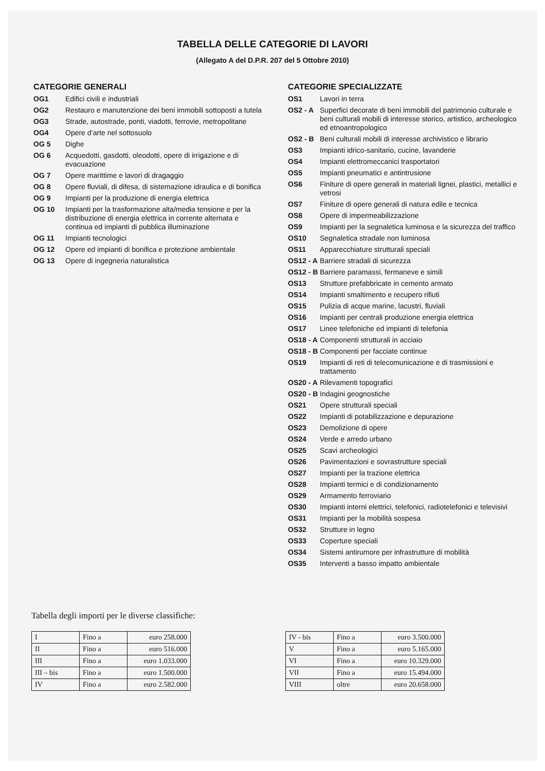TABELLA DELLE CATEGORIE DI LAVORI
(Allegato A del D.P.R. 207 del 5 Ottobre 2010)
CATEGORIE GENERALI
| OG1 | Edifici civili e industriali |
| OG2 | Restauro e manutenzione dei beni immobili sottoposti a tutela |
| OG3 | Strade, autostrade, ponti, viadotti, ferrovie, metropolitane |
| OG4 | Opere d’arte nel sottosuolo |
| OG 5 | Dighe |
| OG 6 | Acquedotti, gasdotti, oleodotti, opere di irrigazione e di evacuazione |
| OG 7 | Opere marittime e lavori di dragaggio |
| OG 8 | Opere fluviali, di difesa, di sistemazione idraulica e di bonifica |
| OG 9 | Impianti per la produzione di energia elettrica |
| OG 10 | Impianti per la trasformazione alta/media tensione e per la distribuzione di energia elettrica in corrente alternata e continua ed impianti di pubblica illuminazione |
| OG 11 | Impianti tecnologici |
| OG 12 | Opere ed impianti di bonifica e protezione ambientale |
| OG 13 | Opere di ingegneria naturalistica |
CATEGORIE SPECIALIZZATE
| OS1 | Lavori in terra |
| OS2 - A | Superfici decorate di beni immobili del patrimonio culturale e beni culturali mobili di interesse storico, artistico, archeologico ed etnoantropologico |
| OS2 - B | Beni culturali mobili di interesse archivistico e librario |
| OS3 | Impianti idrico-sanitario, cucine, lavanderie |
| OS4 | Impianti elettromeccanici trasportatori |
| OS5 | Impianti pneumatici e antintrusione |
| OS6 | Finiture di opere generali in materiali lignei, plastici, metallici e vetrosi |
| OS7 | Finiture di opere generali di natura edile e tecnica |
| OS8 | Opere di impermeabilizzazione |
| OS9 | Impianti per la segnaletica luminosa e la sicurezza del traffico |
| OS10 | Segnaletica stradale non luminosa |
| OS11 | Apparecchiature strutturali speciali |
| OS12 - A | Barriere stradali di sicurezza |
| OS12 - B | Barriere paramassi, fermaneve e simili |
| OS13 | Strutture prefabbricate in cemento armato |
| OS14 | Impianti smaltimento e recupero rifiuti |
| OS15 | Pulizia di acque marine, lacustri, fluviali |
| OS16 | Impianti per centrali produzione energia elettrica |
| OS17 | Linee telefoniche ed impianti di telefonia |
| OS18 - A | Componenti strutturali in acciaio |
| OS18 - B | Componenti per facciate continue |
| OS19 | Impianti di reti di telecomunicazione e di trasmissioni e trattamento |
| OS20 - A | Rilevamenti topografici |
| OS20 - B | Indagini geognostiche |
| OS21 | Opere strutturali speciali |
| OS22 | Impianti di potabilizzazione e depurazione |
| OS23 | Demolizione di opere |
| OS24 | Verde e arredo urbano |
| OS25 | Scavi archeologici |
| OS26 | Pavimentazioni e sovrastrutture speciali |
| OS27 | Impianti per la trazione elettrica |
| OS28 | Impianti termici e di condizionamento |
| OS29 | Armamento ferroviario |
| OS30 | Impianti interni elettrici, telefonici, radiotelefonici e televisivi |
| OS31 | Impianti per la mobilità sospesa |
| OS32 | Strutture in legno |
| OS33 | Coperture speciali |
| OS34 | Sistemi antirumore per infrastrutture di mobilità |
| OS35 | Interventi a basso impatto ambientale |
Tabella degli importi per le diverse classifiche:
| I | Fino a | euro 258.000 |
| II | Fino a | euro 516.000 |
| III | Fino a | euro 1.033.000 |
| III – bis | Fino a | euro 1.500.000 |
| IV | Fino a | euro 2.582.000 |
| IV - bis | Fino a | euro 3.500.000 |
| V | Fino a | euro 5.165.000 |
| VI | Fino a | euro 10.329.000 |
| VII | Fino a | euro 15.494.000 |
| VIII | oltre | euro 20.658.000 |